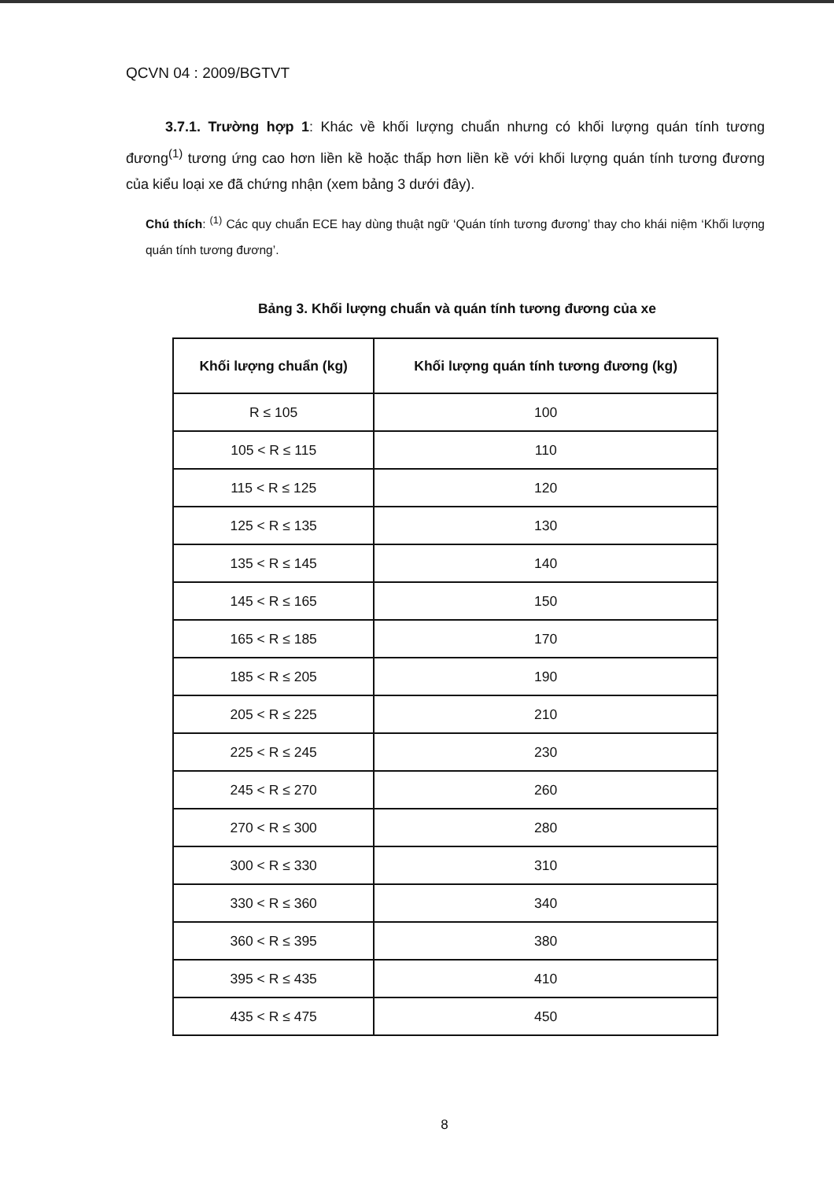QCVN 04 : 2009/BGTVT
3.7.1. Trường hợp 1: Khác về khối lượng chuẩn nhưng có khối lượng quán tính tương đương<sup>(1)</sup> tương ứng cao hơn liền kề hoặc thấp hơn liền kề với khối lượng quán tính tương đương của kiểu loại xe đã chứng nhận (xem bảng 3 dưới đây).
Chú thích: <sup>(1)</sup> Các quy chuẩn ECE hay dùng thuật ngữ ‘Quán tính tương đương’ thay cho khái niệm ‘Khối lượng quán tính tương đương’.
Bảng 3. Khối lượng chuẩn và quán tính tương đương của xe
| Khối lượng chuẩn (kg) | Khối lượng quán tính tương đương (kg) |
| --- | --- |
| R ≤ 105 | 100 |
| 105 < R ≤ 115 | 110 |
| 115 < R ≤ 125 | 120 |
| 125 < R ≤ 135 | 130 |
| 135 < R ≤ 145 | 140 |
| 145 < R ≤ 165 | 150 |
| 165 < R ≤ 185 | 170 |
| 185 < R ≤ 205 | 190 |
| 205 < R ≤ 225 | 210 |
| 225 < R ≤ 245 | 230 |
| 245 < R ≤ 270 | 260 |
| 270 < R ≤ 300 | 280 |
| 300 < R ≤ 330 | 310 |
| 330 < R ≤ 360 | 340 |
| 360 < R ≤ 395 | 380 |
| 395 < R ≤ 435 | 410 |
| 435 < R ≤ 475 | 450 |
8